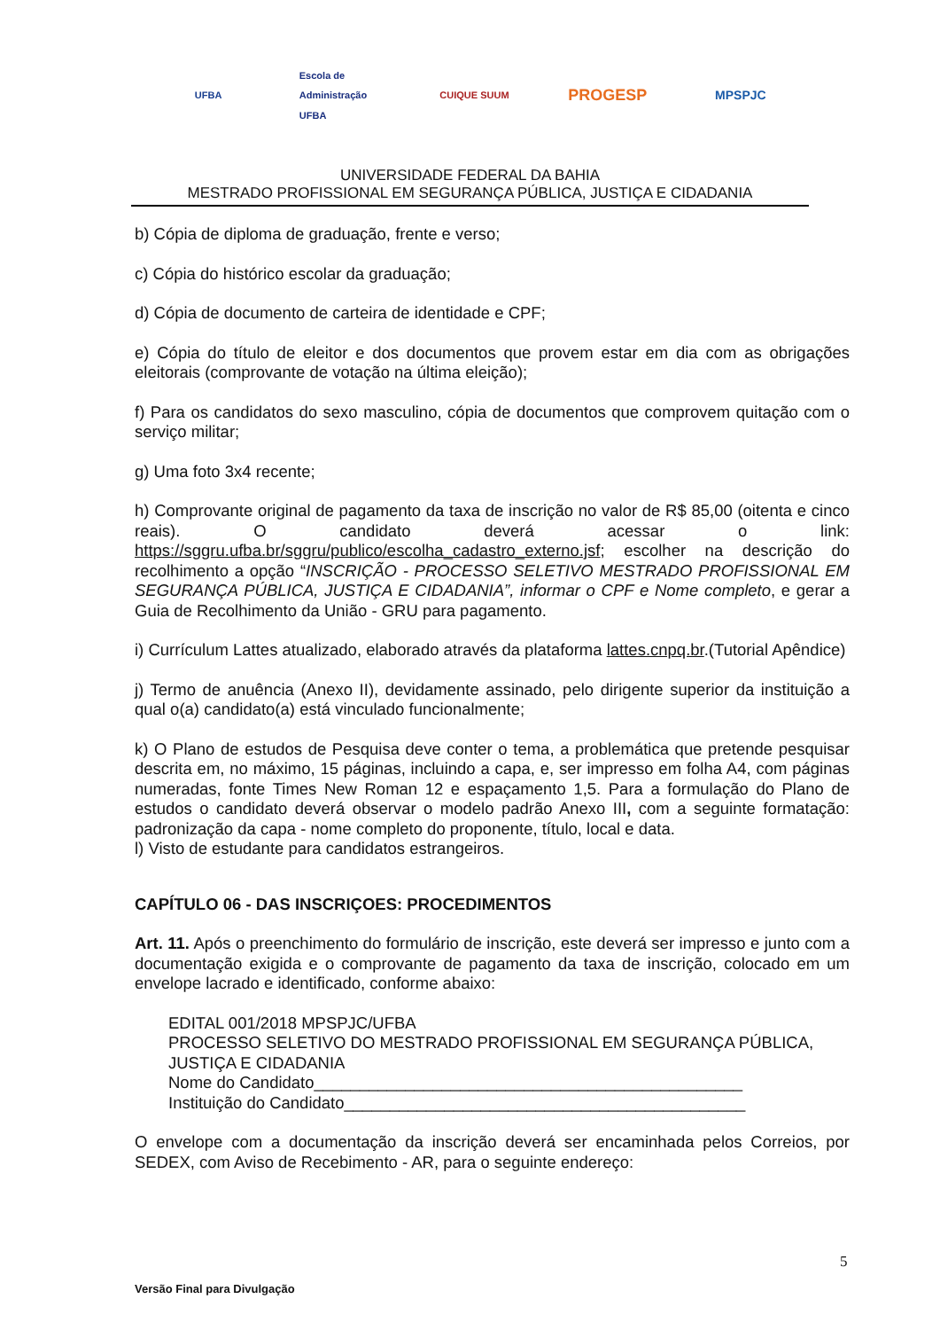UFBA
Escola de Administração UFBA
CUIQUE SUUM
PROGESP
MPSPJC
UNIVERSIDADE FEDERAL DA BAHIA
MESTRADO PROFISSIONAL EM SEGURANÇA PÚBLICA, JUSTIÇA E CIDADANIA
b) Cópia de diploma de graduação, frente e verso;
c) Cópia do histórico escolar da graduação;
d) Cópia de documento de carteira de identidade e CPF;
e) Cópia do título de eleitor e dos documentos que provem estar em dia com as obrigações eleitorais (comprovante de votação na última eleição);
f) Para os candidatos do sexo masculino, cópia de documentos que comprovem quitação com o serviço militar;
g) Uma foto 3x4 recente;
h) Comprovante original de pagamento da taxa de inscrição no valor de R$ 85,00 (oitenta e cinco reais). O candidato deverá acessar o link: https://sggru.ufba.br/sggru/publico/escolha_cadastro_externo.jsf; escolher na descrição do recolhimento a opção “INSCRIÇÃO - PROCESSO SELETIVO MESTRADO PROFISSIONAL EM SEGURANÇA PÚBLICA, JUSTIÇA E CIDADANIA”, informar o CPF e Nome completo, e gerar a Guia de Recolhimento da União - GRU para pagamento.
i) Currículum Lattes atualizado, elaborado através da plataforma lattes.cnpq.br.(Tutorial Apêndice)
j) Termo de anuência (Anexo II), devidamente assinado, pelo dirigente superior da instituição a qual o(a) candidato(a) está vinculado funcionalmente;
k) O Plano de estudos de Pesquisa deve conter o tema, a problemática que pretende pesquisar descrita em, no máximo, 15 páginas, incluindo a capa, e, ser impresso em folha A4, com páginas numeradas, fonte Times New Roman 12 e espaçamento 1,5. Para a formulação do Plano de estudos o candidato deverá observar o modelo padrão Anexo III, com a seguinte formatação: padronização da capa - nome completo do proponente, título, local e data.
l) Visto de estudante para candidatos estrangeiros.
CAPÍTULO 06 - DAS INSCRIÇOES: PROCEDIMENTOS
Art. 11. Após o preenchimento do formulário de inscrição, este deverá ser impresso e junto com a documentação exigida e o comprovante de pagamento da taxa de inscrição, colocado em um envelope lacrado e identificado, conforme abaixo:
EDITAL 001/2018 MPSPJC/UFBA
PROCESSO SELETIVO DO MESTRADO PROFISSIONAL EM SEGURANÇA PÚBLICA, JUSTIÇA E CIDADANIA
Nome do Candidato_______________________________________________
Instituição do Candidato____________________________________________
O envelope com a documentação da inscrição deverá ser encaminhada pelos Correios, por SEDEX, com Aviso de Recebimento - AR, para o seguinte endereço:
5
Versão Final para Divulgação